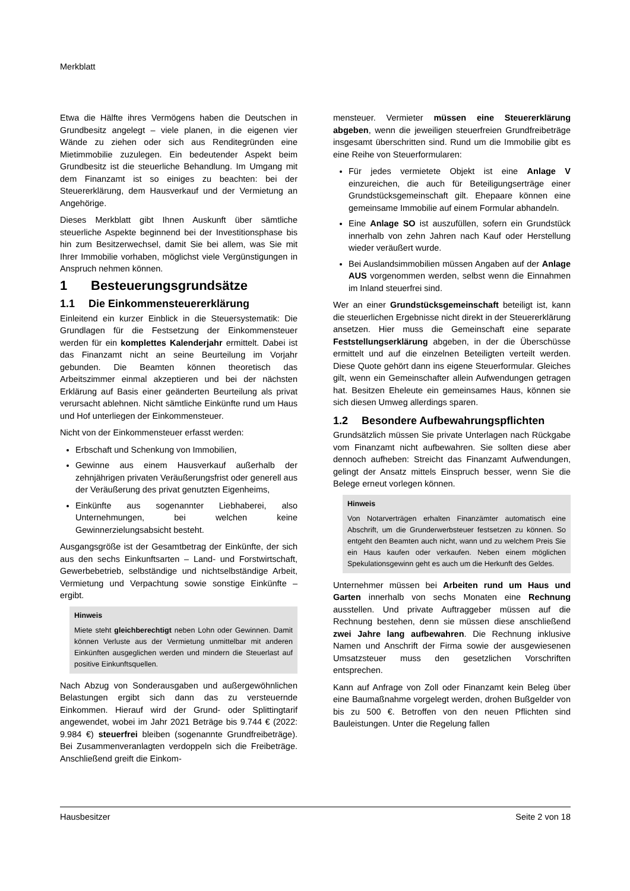Merkblatt
Etwa die Hälfte ihres Vermögens haben die Deutschen in Grundbesitz angelegt – viele planen, in die eigenen vier Wände zu ziehen oder sich aus Renditegründen eine Mietimmobilie zuzulegen. Ein bedeutender Aspekt beim Grundbesitz ist die steuerliche Behandlung. Im Umgang mit dem Finanzamt ist so einiges zu beachten: bei der Steuererklärung, dem Hausverkauf und der Vermietung an Angehörige.
Dieses Merkblatt gibt Ihnen Auskunft über sämtliche steuerliche Aspekte beginnend bei der Investitionsphase bis hin zum Besitzerwechsel, damit Sie bei allem, was Sie mit Ihrer Immobilie vorhaben, möglichst viele Vergünstigungen in Anspruch nehmen können.
1 Besteuerungsgrundsätze
1.1 Die Einkommensteuererklärung
Einleitend ein kurzer Einblick in die Steuersystematik: Die Grundlagen für die Festsetzung der Einkommensteuer werden für ein komplettes Kalenderjahr ermittelt. Dabei ist das Finanzamt nicht an seine Beurteilung im Vorjahr gebunden. Die Beamten können theoretisch das Arbeitszimmer einmal akzeptieren und bei der nächsten Erklärung auf Basis einer geänderten Beurteilung als privat verursacht ablehnen. Nicht sämtliche Einkünfte rund um Haus und Hof unterliegen der Einkommensteuer.
Nicht von der Einkommensteuer erfasst werden:
Erbschaft und Schenkung von Immobilien,
Gewinne aus einem Hausverkauf außerhalb der zehnjährigen privaten Veräußerungsfrist oder generell aus der Veräußerung des privat genutzten Eigenheims,
Einkünfte aus sogenannter Liebhaberei, also Unternehmungen, bei welchen keine Gewinnerzielungsabsicht besteht.
Ausgangsgröße ist der Gesamtbetrag der Einkünfte, der sich aus den sechs Einkunftsarten – Land- und Forstwirtschaft, Gewerbebetrieb, selbständige und nichtselbständige Arbeit, Vermietung und Verpachtung sowie sonstige Einkünfte – ergibt.
Hinweis
Miete steht gleichberechtigt neben Lohn oder Gewinnen. Damit können Verluste aus der Vermietung unmittelbar mit anderen Einkünften ausgeglichen werden und mindern die Steuerlast auf positive Einkunftsquellen.
Nach Abzug von Sonderausgaben und außergewöhnlichen Belastungen ergibt sich dann das zu versteuernde Einkommen. Hierauf wird der Grund- oder Splittingtarif angewendet, wobei im Jahr 2021 Beträge bis 9.744 € (2022: 9.984 €) steuerfrei bleiben (sogenannte Grundfreibeträge). Bei Zusammenveranlagten verdoppeln sich die Freibeträge. Anschließend greift die Einkom-
mensteuer. Vermieter müssen eine Steuererklärung abgeben, wenn die jeweiligen steuerfreien Grundfreibeträge insgesamt überschritten sind. Rund um die Immobilie gibt es eine Reihe von Steuerformularen:
Für jedes vermietete Objekt ist eine Anlage V einzureichen, die auch für Beteiligungserträge einer Grundstücksgemeinschaft gilt. Ehepaare können eine gemeinsame Immobilie auf einem Formular abhandeln.
Eine Anlage SO ist auszufüllen, sofern ein Grundstück innerhalb von zehn Jahren nach Kauf oder Herstellung wieder veräußert wurde.
Bei Auslandsimmobilien müssen Angaben auf der Anlage AUS vorgenommen werden, selbst wenn die Einnahmen im Inland steuerfrei sind.
Wer an einer Grundstücksgemeinschaft beteiligt ist, kann die steuerlichen Ergebnisse nicht direkt in der Steuererklärung ansetzen. Hier muss die Gemeinschaft eine separate Feststellungserklärung abgeben, in der die Überschüsse ermittelt und auf die einzelnen Beteiligten verteilt werden. Diese Quote gehört dann ins eigene Steuerformular. Gleiches gilt, wenn ein Gemeinschafter allein Aufwendungen getragen hat. Besitzen Eheleute ein gemeinsames Haus, können sie sich diesen Umweg allerdings sparen.
1.2 Besondere Aufbewahrungspflichten
Grundsätzlich müssen Sie private Unterlagen nach Rückgabe vom Finanzamt nicht aufbewahren. Sie sollten diese aber dennoch aufheben: Streicht das Finanzamt Aufwendungen, gelingt der Ansatz mittels Einspruch besser, wenn Sie die Belege erneut vorlegen können.
Hinweis
Von Notarverträgen erhalten Finanzämter automatisch eine Abschrift, um die Grunderwerbsteuer festsetzen zu können. So entgeht den Beamten auch nicht, wann und zu welchem Preis Sie ein Haus kaufen oder verkaufen. Neben einem möglichen Spekulationsgewinn geht es auch um die Herkunft des Geldes.
Unternehmer müssen bei Arbeiten rund um Haus und Garten innerhalb von sechs Monaten eine Rechnung ausstellen. Und private Auftraggeber müssen auf die Rechnung bestehen, denn sie müssen diese anschließend zwei Jahre lang aufbewahren. Die Rechnung inklusive Namen und Anschrift der Firma sowie der ausgewiesenen Umsatzsteuer muss den gesetzlichen Vorschriften entsprechen.
Kann auf Anfrage von Zoll oder Finanzamt kein Beleg über eine Baumaßnahme vorgelegt werden, drohen Bußgelder von bis zu 500 €. Betroffen von den neuen Pflichten sind Bauleistungen. Unter die Regelung fallen
Hausbesitzer Seite 2 von 18